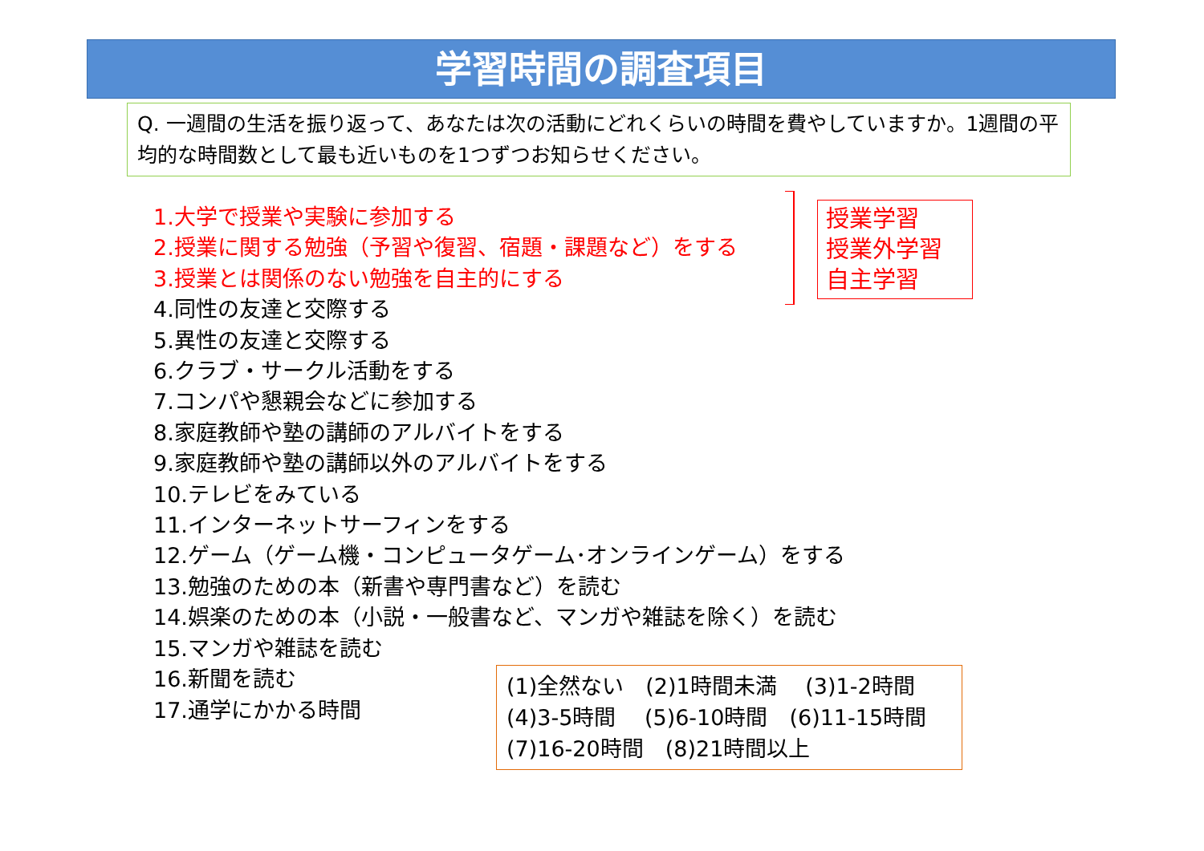学習時間の調査項目
Q. 一週間の生活を振り返って、あなたは次の活動にどれくらいの時間を費やしていますか。1週間の平均的な時間数として最も近いものを1つずつお知らせください。
1.大学で授業や実験に参加する
2.授業に関する勉強（予習や復習、宿題・課題など）をする
3.授業とは関係のない勉強を自主的にする
4.同性の友達と交際する
5.異性の友達と交際する
6.クラブ・サークル活動をする
7.コンパや懇親会などに参加する
8.家庭教師や塾の講師のアルバイトをする
9.家庭教師や塾の講師以外のアルバイトをする
10.テレビをみている
11.インターネットサーフィンをする
12.ゲーム（ゲーム機・コンピュータゲーム･オンラインゲーム）をする
13.勉強のための本（新書や専門書など）を読む
14.娯楽のための本（小説・一般書など、マンガや雑誌を除く）を読む
15.マンガや雑誌を読む
16.新聞を読む
17.通学にかかる時間
授業学習
授業外学習
自主学習
(1)全然ない　(2)1時間未満　 (3)1-2時間
(4)3-5時間　 (5)6-10時間　(6)11-15時間
(7)16-20時間　(8)21時間以上